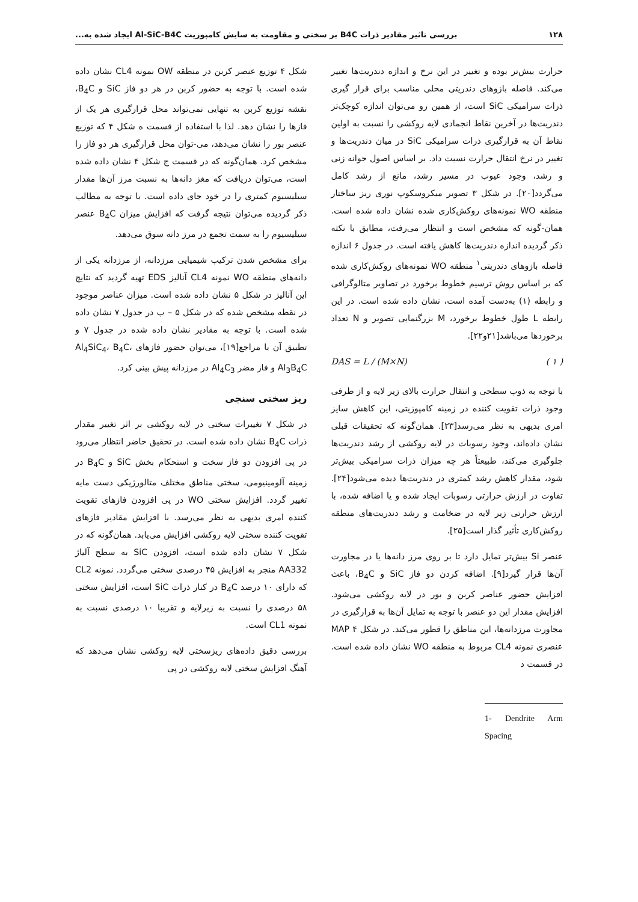۱۲۸ بررسی تاثیر مقادیر ذرات B4C بر سختی و مقاومت به سایش کامپوزیت Al-SiC-B4C ایجاد شده به...
حرارت بیش‌تر بوده و تغییر در این نرخ و اندازه دندریت‌ها تغییر می‌کند. فاصله بازوهای دندریتی محلی مناسب برای قرار گیری ذرات سرامیکی SiC است، از همین رو می‌توان اندازه کوچک‌تر دندریت‌ها در آخرین نقاط انجمادی لایه روکشی را نسبت به اولین نقاط آن به قرارگیری ذرات سرامیکی SiC در میان دندریت‌ها و تغییر در نرخ انتقال حرارت نسبت داد. بر اساس اصول جوانه زنی و رشد، وجود عیوب در مسیر رشد، مانع از رشد کامل می‌گردد[۲۰]. در شکل ۳ تصویر میکروسکوپ نوری ریز ساختار منطقه WO نمونه‌های روکش‌کاری شده نشان داده شده است. همان-گونه که مشخص است و انتظار می‌رفت، مطابق با نکته ذکر گردیده اندازه دندریت‌ها کاهش یافته است. در جدول ۶ اندازه فاصله بازوهای دندریتی<sup>۱</sup> منطقه WO نمونه‌های روکش‌کاری شده که بر اساس روش ترسیم خطوط برخورد در تصاویر متالوگرافی و رابطه (۱) به‌دست آمده است، نشان داده شده است. در این رابطه L طول خطوط برخورد، M بزرگنمایی تصویر و N تعداد برخوردها می‌باشد[۲۱و۲۲].
DAS = L / (M×N) ( ۱ )
با توجه به ذوب سطحی و انتقال حرارت بالای زیر لایه و از طرفی وجود ذرات تقویت کننده در زمینه کامپوزیتی، این کاهش سایز امری بدیهی به نظر می‌رسد[۲۳]. همان‌گونه که تحقیقات قبلی نشان داده‌اند، وجود رسوبات در لایه روکشی از رشد دندریت‌ها جلوگیری می‌کند، طبیعتاً هر چه میزان ذرات سرامیکی بیش‌تر شود، مقدار کاهش رشد کمتری در دندریت‌ها دیده می‌شود[۲۴]. تفاوت در ارزش حرارتی رسوبات ایجاد شده و یا اضافه شده، با ارزش حرارتی زیر لایه در ضخامت و رشد دندریت‌های منطقه روکش‌کاری تأثیر گذار است[۲۵].
عنصر Si بیش‌تر تمایل دارد تا بر روی مرز دانه‌ها یا در مجاورت آن‌ها قرار گیرد[۹]. اضافه کردن دو فاز SiC و B<sub>4</sub>C، باعث افزایش حضور عناصر کربن و بور در لایه روکشی می‌شود. افزایش مقدار این دو عنصر با توجه به تمایل آن‌ها به قرارگیری در مجاورت مرزدانه‌ها، این مناطق را قطور می‌کند. در شکل ۴ MAP عنصری نمونه CL4 مربوط به منطقه WO نشان داده شده است. در قسمت د
1- Dendrite Arm Spacing
شکل ۴ توزیع عنصر کربن در منطقه OW نمونه CL4 نشان داده شده است. با توجه به حضور کربن در هر دو فاز SiC و B<sub>4</sub>C، نقشه توزیع کربن به تنهایی نمی‌تواند محل قرارگیری هر یک از فازها را نشان دهد. لذا با استفاده از قسمت ه شکل ۴ که توزیع عنصر بور را نشان می‌دهد، می-توان محل قرارگیری هر دو فاز را مشخص کرد. همان‌گونه که در قسمت ج شکل ۴ نشان داده شده است، می‌توان دریافت که مغز دانه‌ها به نسبت مرز آن‌ها مقدار سیلیسیوم کمتری را در خود جای داده است. با توجه به مطالب ذکر گردیده می‌توان نتیجه گرفت که افزایش میزان B<sub>4</sub>C عنصر سیلیسیوم را به سمت تجمع در مرز داته سوق می‌دهد.
برای مشخص شدن ترکیب شیمیایی مرزدانه، از مرزدانه یکی از دانه‌های منطقه WO نمونه CL4 آنالیز EDS تهیه گردید که نتایج این آنالیز در شکل ۵ نشان داده شده است. میزان عناصر موجود در نقطه مشخص شده که در شکل ۵ – ب در جدول ۷ نشان داده شده است. با توجه به مقادیر نشان داده شده در جدول ۷ و تطبیق آن با مراجع[۱۹]، می‌توان حضور فازهای Al<sub>4</sub>SiC<sub>4</sub>، B<sub>4</sub>C، Al<sub>3</sub>B<sub>4</sub>C و فاز مضر Al<sub>4</sub>C<sub>3</sub> در مرزدانه پیش بینی کرد.
ریز سختی سنجی
در شکل ۷ تغییرات سختی در لایه روکشی بر اثر تغییر مقدار ذرات B<sub>4</sub>C نشان داده شده است. در تحقیق حاضر انتظار می‌رود در پی افزودن دو فاز سخت و استحکام بخش SiC و B<sub>4</sub>C در زمینه آلومینیومی، سختی مناطق مختلف متالورژیکی دست مایه تغییر گردد. افزایش سختی WO در پی افزودن فازهای تقویت کننده امری بدیهی به نظر می‌رسد. با افزایش مقادیر فازهای تقویت کننده سختی لایه روکشی افزایش می‌یابد. همان‌گونه که در شکل ۷ نشان داده شده است، افزودن SiC به سطح آلیاژ AA332 منجر به افزایش ۴۵ درصدی سختی می‌گردد. نمونه CL2 که دارای ۱۰ درصد B<sub>4</sub>C در کنار ذرات SiC است، افزایش سختی ۵۸ درصدی را نسبت به زیرلایه و تقریبا ۱۰ درصدی نسبت به نمونه CL1 است.
بررسی دقیق داده‌های ریزسختی لایه روکشی نشان می‌دهد که آهنگ افزایش سختی لایه روکشی در پی